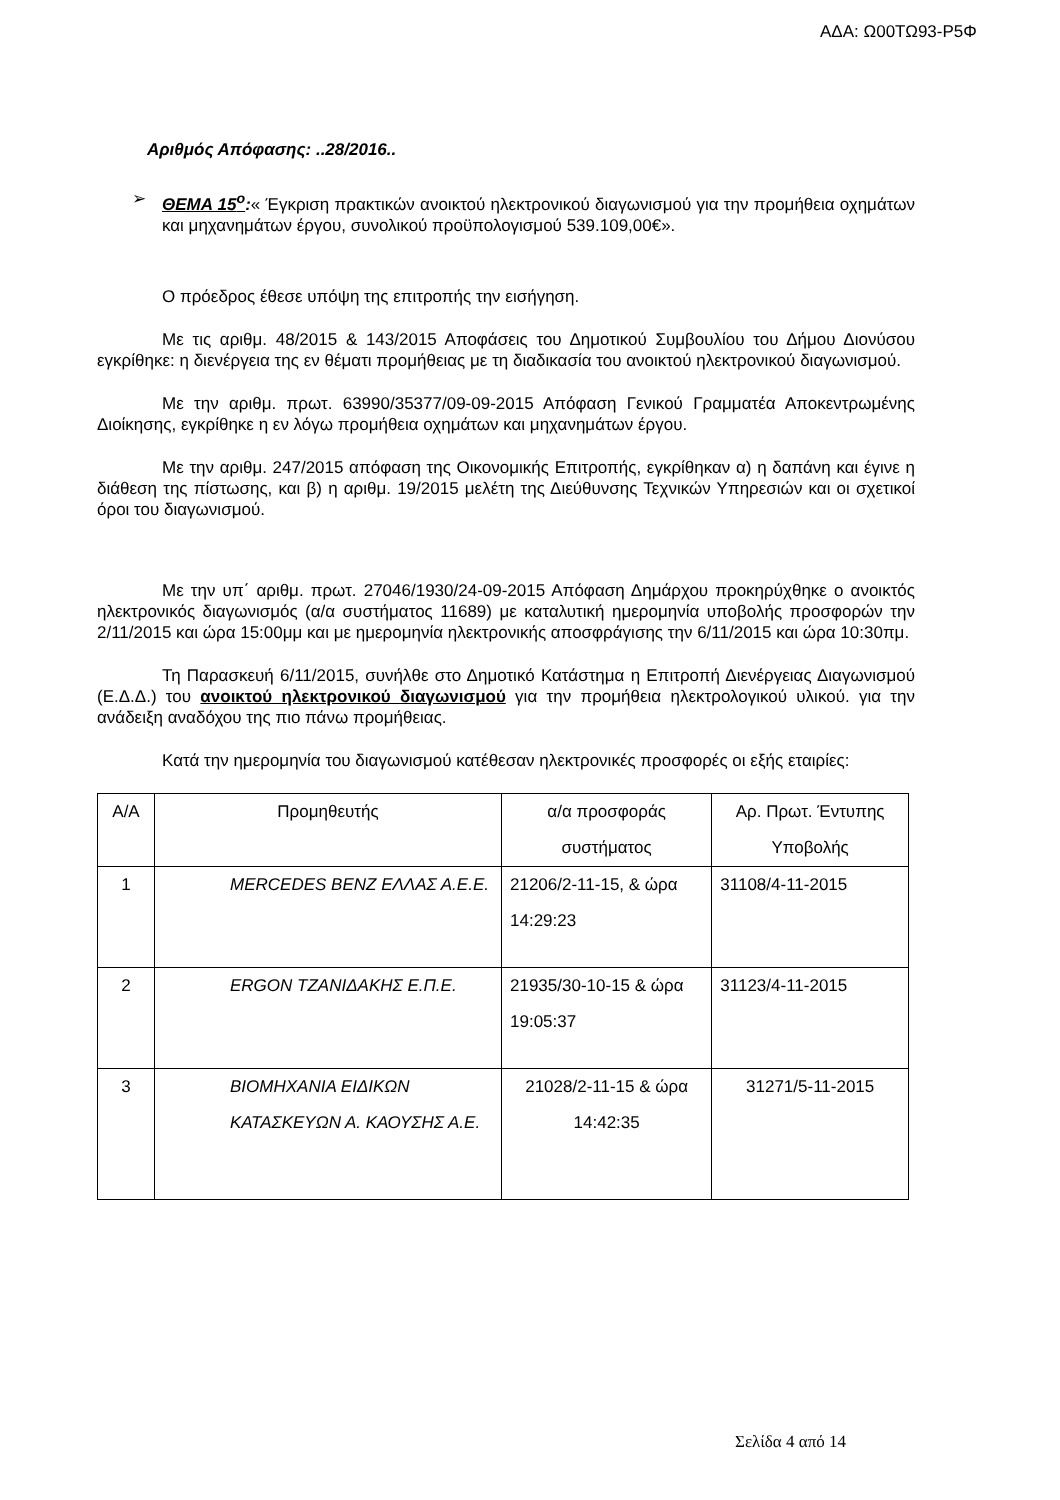ΑΔΑ: Ω00ΤΩ93-Ρ5Φ
Αριθμός Απόφασης: ..28/2016..
➢
ΘΕΜΑ 15<sup>ο</sup>:« Έγκριση πρακτικών ανοικτού ηλεκτρονικού διαγωνισμού για την προμήθεια οχημάτων και μηχανημάτων έργου, συνολικού προϋπολογισμού 539.109,00€».
Ο πρόεδρος έθεσε υπόψη της επιτροπής την εισήγηση.
Με τις αριθμ. 48/2015 & 143/2015 Αποφάσεις του Δημοτικού Συμβουλίου του Δήμου Διονύσου εγκρίθηκε: η διενέργεια της εν θέματι προμήθειας με τη διαδικασία του ανοικτού ηλεκτρονικού διαγωνισμού.
Με την αριθμ. πρωτ. 63990/35377/09-09-2015 Απόφαση Γενικού Γραμματέα Αποκεντρωμένης Διοίκησης, εγκρίθηκε η εν λόγω προμήθεια οχημάτων και μηχανημάτων έργου.
Με την αριθμ. 247/2015 απόφαση της Οικονομικής Επιτροπής, εγκρίθηκαν α) η δαπάνη και έγινε η διάθεση της πίστωσης, και β) η αριθμ. 19/2015 μελέτη της Διεύθυνσης Τεχνικών Υπηρεσιών και οι σχετικοί όροι του διαγωνισμού.
Με την υπ΄ αριθμ. πρωτ. 27046/1930/24-09-2015 Απόφαση Δημάρχου προκηρύχθηκε ο ανοικτός ηλεκτρονικός διαγωνισμός (α/α συστήματος 11689) με καταλυτική ημερομηνία υποβολής προσφορών την 2/11/2015 και ώρα 15:00μμ και με ημερομηνία ηλεκτρονικής αποσφράγισης την 6/11/2015 και ώρα 10:30πμ.
Τη Παρασκευή 6/11/2015, συνήλθε στο Δημοτικό Κατάστημα η Επιτροπή Διενέργειας Διαγωνισμού (Ε.Δ.Δ.) του ανοικτού ηλεκτρονικού διαγωνισμού για την προμήθεια ηλεκτρολογικού υλικού. για την ανάδειξη αναδόχου της πιο πάνω προμήθειας.
Κατά την ημερομηνία του διαγωνισμού κατέθεσαν ηλεκτρονικές προσφορές οι εξής εταιρίες:
| Α/Α | Προμηθευτής | α/α προσφοράς συστήματος | Αρ. Πρωτ. Έντυπης Υποβολής |
| --- | --- | --- | --- |
| 1 | MERCEDES BENZ ΕΛΛΑΣ Α.Ε.Ε. | 21206/2-11-15, & ώρα 14:29:23 | 31108/4-11-2015 |
| 2 | ERGON ΤΖΑΝΙΔΑΚΗΣ Ε.Π.Ε. | 21935/30-10-15 & ώρα 19:05:37 | 31123/4-11-2015 |
| 3 | ΒΙΟΜΗΧΑΝΙΑ ΕΙΔΙΚΩΝ ΚΑΤΑΣΚΕΥΩΝ Α. ΚΑΟΥΣΗΣ Α.Ε. | 21028/2-11-15 & ώρα 14:42:35 | 31271/5-11-2015 |
Σελίδα 4 από 14